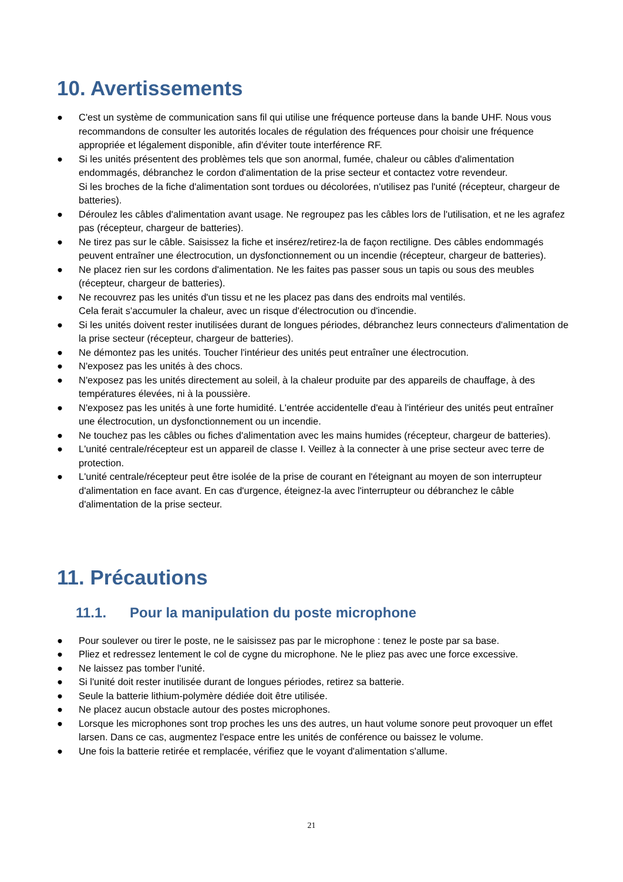10. Avertissements
● C'est un système de communication sans fil qui utilise une fréquence porteuse dans la bande UHF. Nous vous recommandons de consulter les autorités locales de régulation des fréquences pour choisir une fréquence appropriée et légalement disponible, afin d'éviter toute interférence RF.
● Si les unités présentent des problèmes tels que son anormal, fumée, chaleur ou câbles d'alimentation endommagés, débranchez le cordon d'alimentation de la prise secteur et contactez votre revendeur.
Si les broches de la fiche d'alimentation sont tordues ou décolorées, n'utilisez pas l'unité (récepteur, chargeur de batteries).
● Déroulez les câbles d'alimentation avant usage. Ne regroupez pas les câbles lors de l'utilisation, et ne les agrafez pas (récepteur, chargeur de batteries).
● Ne tirez pas sur le câble. Saisissez la fiche et insérez/retirez-la de façon rectiligne. Des câbles endommagés peuvent entraîner une électrocution, un dysfonctionnement ou un incendie (récepteur, chargeur de batteries).
● Ne placez rien sur les cordons d'alimentation. Ne les faites pas passer sous un tapis ou sous des meubles (récepteur, chargeur de batteries).
● Ne recouvrez pas les unités d'un tissu et ne les placez pas dans des endroits mal ventilés.
Cela ferait s'accumuler la chaleur, avec un risque d'électrocution ou d'incendie.
● Si les unités doivent rester inutilisées durant de longues périodes, débranchez leurs connecteurs d'alimentation de la prise secteur (récepteur, chargeur de batteries).
● Ne démontez pas les unités. Toucher l'intérieur des unités peut entraîner une électrocution.
● N'exposez pas les unités à des chocs.
● N'exposez pas les unités directement au soleil, à la chaleur produite par des appareils de chauffage, à des températures élevées, ni à la poussière.
● N'exposez pas les unités à une forte humidité. L'entrée accidentelle d'eau à l'intérieur des unités peut entraîner une électrocution, un dysfonctionnement ou un incendie.
● Ne touchez pas les câbles ou fiches d'alimentation avec les mains humides (récepteur, chargeur de batteries).
● L'unité centrale/récepteur est un appareil de classe I. Veillez à la connecter à une prise secteur avec terre de protection.
● L'unité centrale/récepteur peut être isolée de la prise de courant en l'éteignant au moyen de son interrupteur d'alimentation en face avant. En cas d'urgence, éteignez-la avec l'interrupteur ou débranchez le câble d'alimentation de la prise secteur.
11. Précautions
11.1. Pour la manipulation du poste microphone
● Pour soulever ou tirer le poste, ne le saisissez pas par le microphone : tenez le poste par sa base.
● Pliez et redressez lentement le col de cygne du microphone. Ne le pliez pas avec une force excessive.
● Ne laissez pas tomber l'unité.
● Si l'unité doit rester inutilisée durant de longues périodes, retirez sa batterie.
● Seule la batterie lithium-polymère dédiée doit être utilisée.
● Ne placez aucun obstacle autour des postes microphones.
● Lorsque les microphones sont trop proches les uns des autres, un haut volume sonore peut provoquer un effet larsen. Dans ce cas, augmentez l'espace entre les unités de conférence ou baissez le volume.
● Une fois la batterie retirée et remplacée, vérifiez que le voyant d'alimentation s'allume.
21